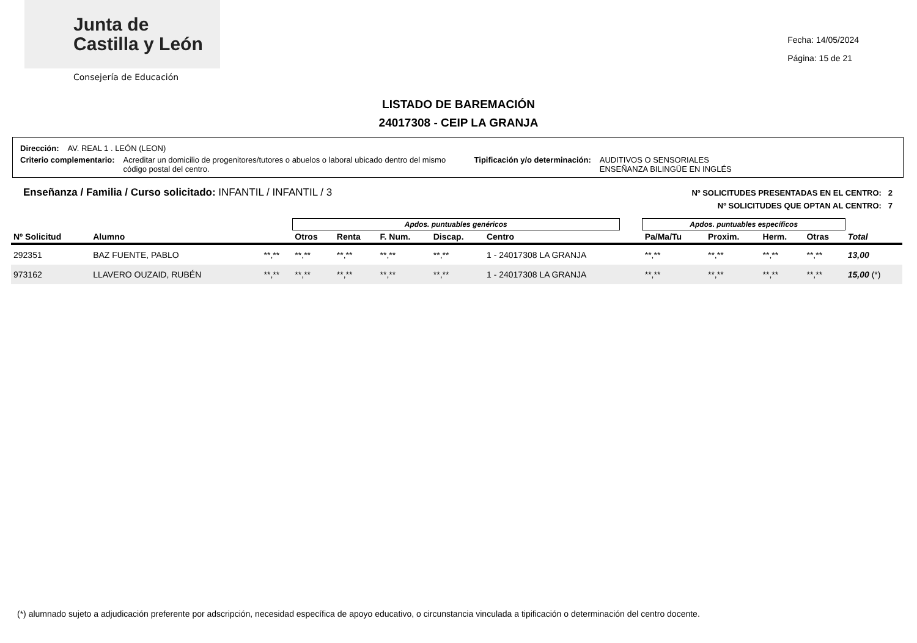Junta de
Castilla y León
Consejería de Educación
Fecha: 14/05/2024
Página: 15 de 21
LISTADO DE BAREMACIÓN
24017308 - CEIP LA GRANJA
Dirección: AV. REAL 1 . LEÓN (LEON)
Criterio complementario: Acreditar un domicilio de progenitores/tutores o abuelos o laboral ubicado dentro del mismo código postal del centro. Tipificación y/o determinación: AUDITIVOS O SENSORIALES
ENSEÑANZA BILINGÜE EN INGLÉS
Enseñanza / Familia / Curso solicitado: INFANTIL / INFANTIL / 3
Nº SOLICITUDES PRESENTADAS EN EL CENTRO: 2
Nº SOLICITUDES QUE OPTAN AL CENTRO: 7
| | | | Apdos. puntuables genéricos | | | | | | Apdos. puntuables específicos | | | | |
| --- | --- | --- | --- | --- | --- | --- | --- | --- | --- | --- | --- | --- | --- |
| Nº Solicitud | Alumno | | Otros | Renta | F. Num. | Discap. | Centro | | Pa/Ma/Tu | Proxim. | Herm. | Otras | Total |
| 292351 | BAZ FUENTE, PABLO | **,** | **,** | **,** | **,** | **,** | 1 - 24017308 LA GRANJA | | **,** | **,** | **,** | **,** | 13,00 |
| 973162 | LLAVERO OUZAID, RUBÉN | **,** | **,** | **,** | **,** | **,** | 1 - 24017308 LA GRANJA | | **,** | **,** | **,** | **,** | 15,00 (*) |
(*) alumnado sujeto a adjudicación preferente por adscripción, necesidad específica de apoyo educativo, o circunstancia vinculada a tipificación o determinación del centro docente.